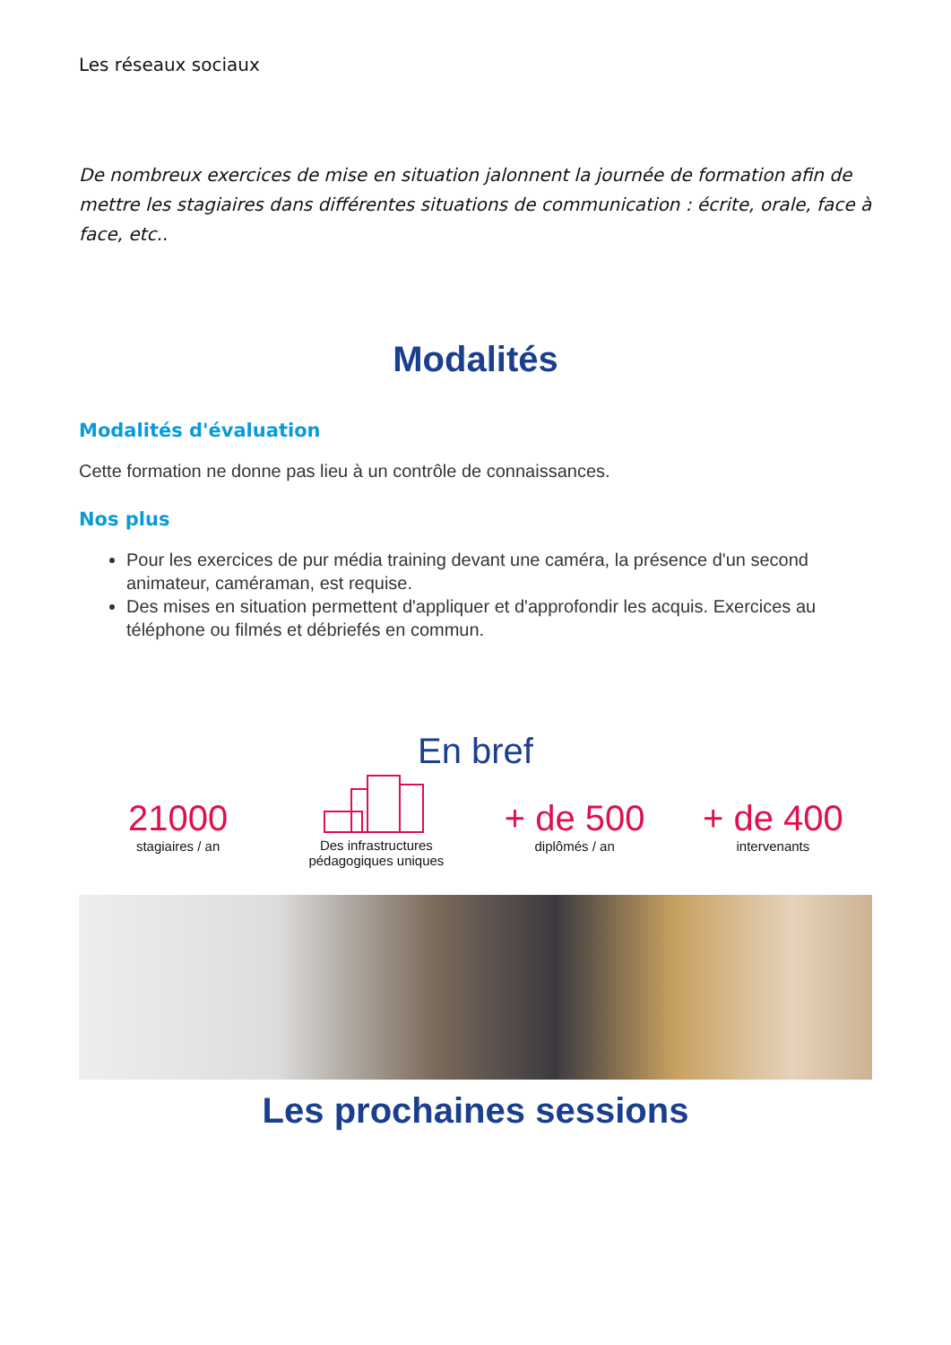Les réseaux sociaux
De nombreux exercices de mise en situation jalonnent la journée de formation afin de mettre les stagiaires dans différentes situations de communication : écrite, orale, face à face, etc..
Modalités
Modalités d'évaluation
Cette formation ne donne pas lieu à un contrôle de connaissances.
Nos plus
Pour les exercices de pur média training devant une caméra, la présence d'un second animateur, caméraman, est requise.
Des mises en situation permettent d'appliquer et d'approfondir les acquis. Exercices au téléphone ou filmés et débriefés en commun.
En bref
21000
stagiaires / an
Des infrastructures
pédagogiques uniques
+ de 500
diplômés / an
+ de 400
intervenants
Les prochaines sessions